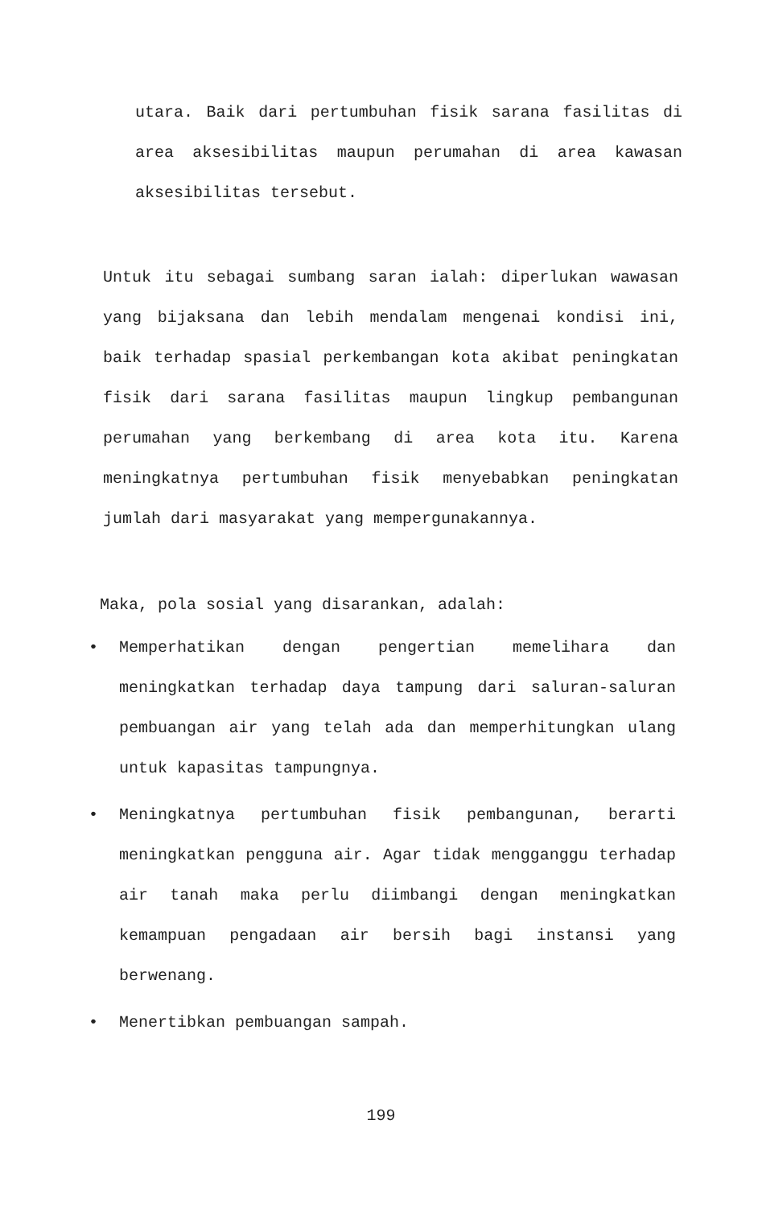utara. Baik dari pertumbuhan fisik sarana fasilitas di area aksesibilitas maupun perumahan di area kawasan aksesibilitas tersebut.
Untuk itu sebagai sumbang saran ialah: diperlukan wawasan yang bijaksana dan lebih mendalam mengenai kondisi ini, baik terhadap spasial perkembangan kota akibat peningkatan fisik dari sarana fasilitas maupun lingkup pembangunan perumahan yang berkembang di area kota itu. Karena meningkatnya pertumbuhan fisik menyebabkan peningkatan jumlah dari masyarakat yang mempergunakannya.
Maka, pola sosial yang disarankan, adalah:
•
Memperhatikan dengan pengertian memelihara dan meningkatkan terhadap daya tampung dari saluran-saluran pembuangan air yang telah ada dan memperhitungkan ulang untuk kapasitas tampungnya.
•
Meningkatnya pertumbuhan fisik pembangunan, berarti meningkatkan pengguna air. Agar tidak mengganggu terhadap air tanah maka perlu diimbangi dengan meningkatkan kemampuan pengadaan air bersih bagi instansi yang berwenang.
•
Menertibkan pembuangan sampah.
199